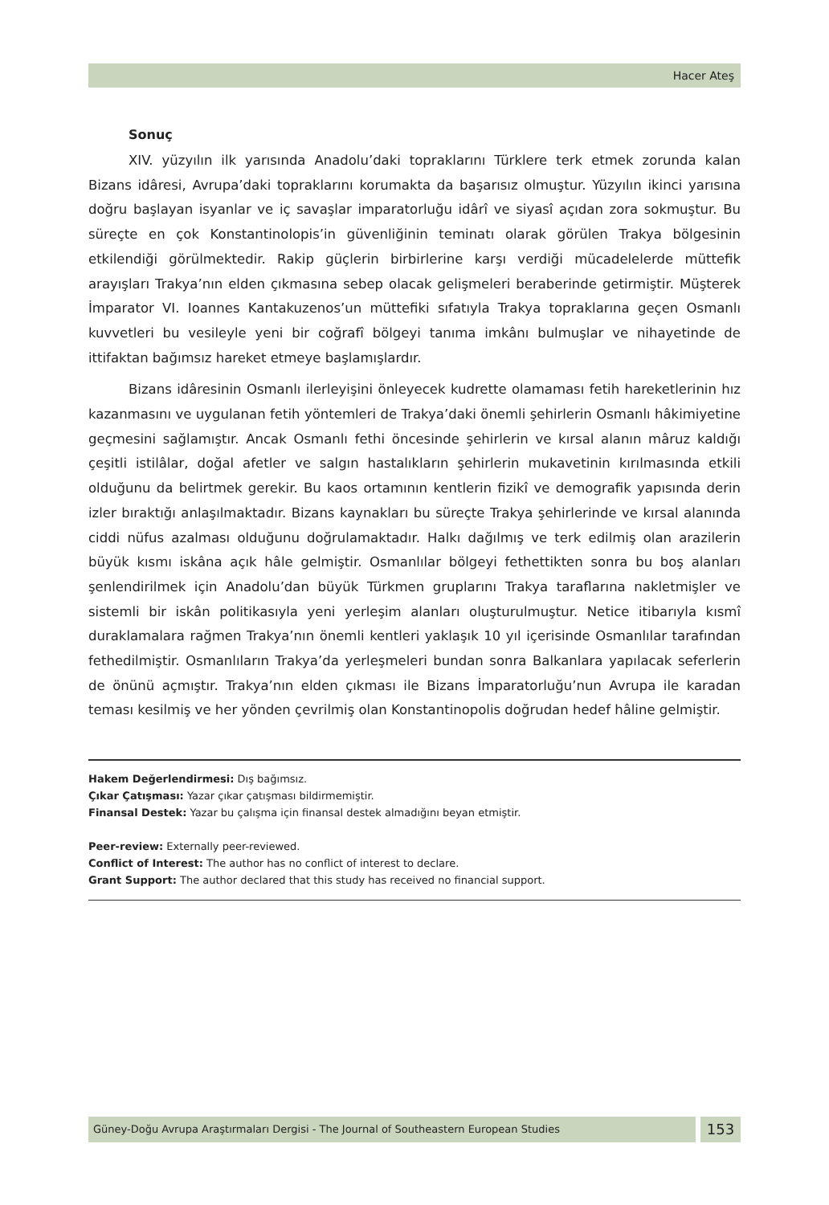Hacer Ateş
Sonuç
XIV. yüzyılın ilk yarısında Anadolu’daki topraklarını Türklere terk etmek zorunda kalan Bizans idâresi, Avrupa’daki topraklarını korumakta da başarısız olmuştur. Yüzyılın ikinci yarısına doğru başlayan isyanlar ve iç savaşlar imparatorluğu idârî ve siyasî açıdan zora sokmuştur. Bu süreçte en çok Konstantinolopis’in güvenliğinin teminatı olarak görülen Trakya bölgesinin etkilendiği görülmektedir. Rakip güçlerin birbirlerine karşı verdiği mücadelelerde müttefik arayışları Trakya’nın elden çıkmasına sebep olacak gelişmeleri beraberinde getirmiştir. Müşterek İmparator VI. Ioannes Kantakuzenos’un müttefiki sıfatıyla Trakya topraklarına geçen Osmanlı kuvvetleri bu vesileyle yeni bir coğrafî bölgeyi tanıma imkânı bulmuşlar ve nihayetinde de ittifaktan bağımsız hareket etmeye başlamışlardır.
Bizans idâresinin Osmanlı ilerleyişini önleyecek kudrette olamaması fetih hareketlerinin hız kazanmasını ve uygulanan fetih yöntemleri de Trakya’daki önemli şehirlerin Osmanlı hâkimiyetine geçmesini sağlamıştır. Ancak Osmanlı fethi öncesinde şehirlerin ve kırsal alanın mâruz kaldığı çeşitli istilâlar, doğal afetler ve salgın hastalıkların şehirlerin mukavetinin kırılmasında etkili olduğunu da belirtmek gerekir. Bu kaos ortamının kentlerin fizikî ve demografik yapısında derin izler bıraktığı anlaşılmaktadır. Bizans kaynakları bu süreçte Trakya şehirlerinde ve kırsal alanında ciddi nüfus azalması olduğunu doğrulamaktadır. Halkı dağılmış ve terk edilmiş olan arazilerin büyük kısmı iskâna açık hâle gelmiştir. Osmanlılar bölgeyi fethettikten sonra bu boş alanları şenlendirilmek için Anadolu’dan büyük Türkmen gruplarını Trakya taraflarına nakletmişler ve sistemli bir iskân politikasıyla yeni yerleşim alanları oluşturulmuştur. Netice itibarıyla kısmî duraklamalara rağmen Trakya’nın önemli kentleri yaklaşık 10 yıl içerisinde Osmanlılar tarafından fethedilmiştir. Osmanlıların Trakya’da yerleşmeleri bundan sonra Balkanlara yapılacak seferlerin de önünü açmıştır. Trakya’nın elden çıkması ile Bizans İmparatorluğu’nun Avrupa ile karadan teması kesilmiş ve her yönden çevrilmiş olan Konstantinopolis doğrudan hedef hâline gelmiştir.
Hakem Değerlendirmesi: Dış bağımsız.
Çıkar Çatışması: Yazar çıkar çatışması bildirmemiştir.
Finansal Destek: Yazar bu çalışma için finansal destek almadığını beyan etmiştir.
Peer-review: Externally peer-reviewed.
Conflict of Interest: The author has no conflict of interest to declare.
Grant Support: The author declared that this study has received no financial support.
Güney-Doğu Avrupa Araştırmaları Dergisi - The Journal of Southeastern European Studies
153